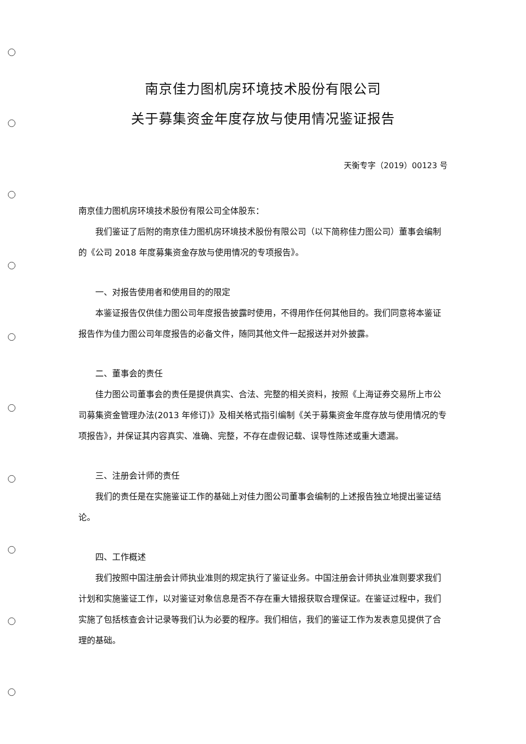南京佳力图机房环境技术股份有限公司
关于募集资金年度存放与使用情况鉴证报告
天衡专字（2019）00123 号
南京佳力图机房环境技术股份有限公司全体股东：
我们鉴证了后附的南京佳力图机房环境技术股份有限公司（以下简称佳力图公司）董事会编制的《公司 2018 年度募集资金存放与使用情况的专项报告》。
一、对报告使用者和使用目的的限定
本鉴证报告仅供佳力图公司年度报告披露时使用，不得用作任何其他目的。我们同意将本鉴证报告作为佳力图公司年度报告的必备文件，随同其他文件一起报送并对外披露。
二、董事会的责任
佳力图公司董事会的责任是提供真实、合法、完整的相关资料，按照《上海证券交易所上市公司募集资金管理办法(2013 年修订)》及相关格式指引编制《关于募集资金年度存放与使用情况的专项报告》，并保证其内容真实、准确、完整，不存在虚假记载、误导性陈述或重大遗漏。
三、注册会计师的责任
我们的责任是在实施鉴证工作的基础上对佳力图公司董事会编制的上述报告独立地提出鉴证结论。
四、工作概述
我们按照中国注册会计师执业准则的规定执行了鉴证业务。中国注册会计师执业准则要求我们计划和实施鉴证工作，以对鉴证对象信息是否不存在重大错报获取合理保证。在鉴证过程中，我们实施了包括核查会计记录等我们认为必要的程序。我们相信，我们的鉴证工作为发表意见提供了合理的基础。